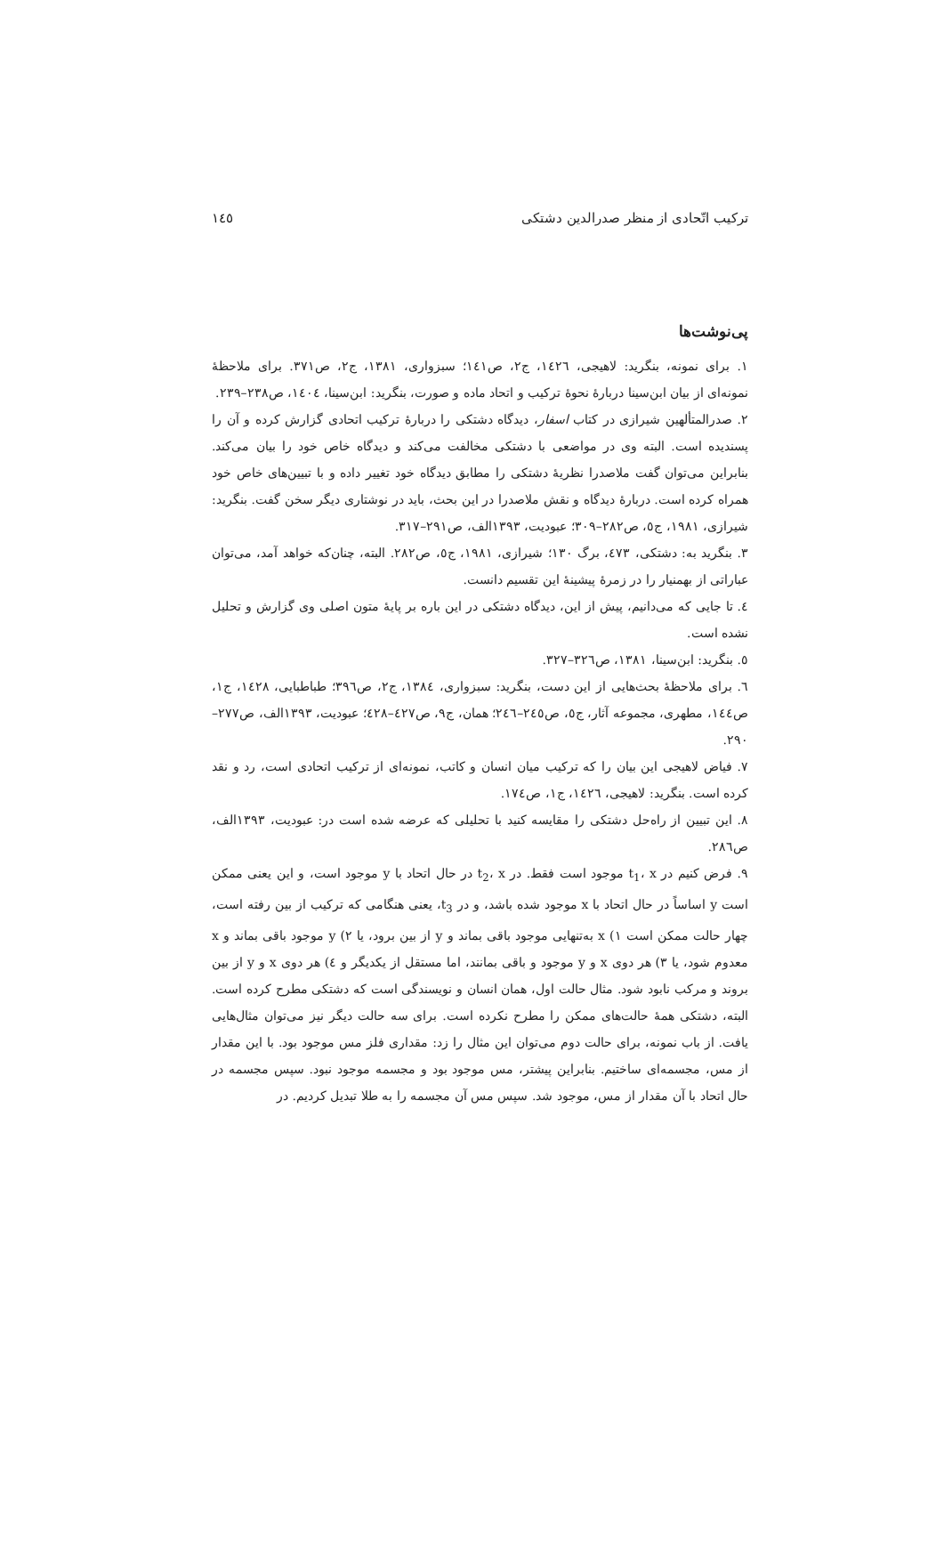ترکیب اتّحادی از منظر صدرالدین دشتکی ١٤٥
پی‌نوشت‌ها
١. برای نمونه، بنگرید: لاهیجی، ١٤٢٦، ج٢، ص١٤١؛ سبزواری، ١٣٨١، ج٢، ص٣٧١. برای ملاحظهٔ نمونه‌ای از بیان ابن‌سینا دربارهٔ نحوهٔ ترکیب و اتحاد ماده و صورت، بنگرید: ابن‌سینا، ١٤٠٤، ص٢٣٨–٢٣٩.
٢. صدرالمتألهین شیرازی در کتاب اسفار، دیدگاه دشتکی را دربارهٔ ترکیب اتحادی گزارش کرده و آن را پسندیده است. البته وی در مواضعی با دشتکی مخالفت می‌کند و دیدگاه خاص خود را بیان می‌کند. بنابراین می‌توان گفت ملاصدرا نظریهٔ دشتکی را مطابق دیدگاه خود تغییر داده و با تبیین‌های خاص خود همراه کرده است. دربارهٔ دیدگاه و نقش ملاصدرا در این بحث، باید در نوشتاری دیگر سخن گفت. بنگرید: شیرازی، ١٩٨١، ج٥، ص٢٨٢–٣٠٩؛ عبودیت، ١٣٩٣الف، ص٢٩١–٣١٧.
٣. بنگرید به: دشتکی، ٤٧٣، برگ ١٣٠؛ شیرازی، ١٩٨١، ج٥، ص٢٨٢. البته، چنان‌که خواهد آمد، می‌توان عباراتی از بهمنیار را در زمرهٔ پیشینهٔ این تقسیم دانست.
٤. تا جایی که می‌دانیم، پیش از این، دیدگاه دشتکی در این باره بر پایهٔ متون اصلی وی گزارش و تحلیل نشده است.
٥. بنگرید: ابن‌سینا، ١٣٨١، ص٣٢٦–٣٢٧.
٦. برای ملاحظهٔ بحث‌هایی از این دست، بنگرید: سبزواری، ١٣٨٤، ج٢، ص٣٩٦؛ طباطبایی، ١٤٢٨، ج١، ص١٤٤، مطهری، مجموعه آثار، ج٥، ص٢٤٥–٢٤٦؛ همان، ج٩، ص٤٢٧–٤٢٨؛ عبودیت، ١٣٩٣الف، ص٢٧٧–٢٩٠.
٧. فیاض لاهیجی این بیان را که ترکیب میان انسان و کاتب، نمونه‌ای از ترکیب اتحادی است، رد و نقد کرده است. بنگرید: لاهیجی، ١٤٢٦، ج١، ص١٧٤.
٨. این تبیین از راه‌حل دشتکی را مقایسه کنید با تحلیلی که عرضه شده است در: عبودیت، ١٣٩٣الف، ص٢٨٦.
٩. فرض کنیم در t<sub>1</sub>، x موجود است فقط. در t<sub>2</sub>، x در حال اتحاد با y موجود است، و این یعنی ممکن است y اساساً در حال اتحاد با x موجود شده باشد، و در t<sub>3</sub>، یعنی هنگامی که ترکیب از بین رفته است، چهار حالت ممکن است ١) x به‌تنهایی موجود باقی بماند و y از بین برود، یا ٢) y موجود باقی بماند و x معدوم شود، یا ٣) هر دوی x و y موجود و باقی بمانند، اما مستقل از یکدیگر و ٤) هر دوی x و y از بین بروند و مرکب نابود شود. مثال حالت اول، همان انسان و نویسندگی است که دشتکی مطرح کرده است. البته، دشتکی همهٔ حالت‌های ممکن را مطرح نکرده است. برای سه حالت دیگر نیز می‌توان مثال‌هایی یافت. از باب نمونه، برای حالت دوم می‌توان این مثال را زد: مقداری فلز مس موجود بود. با این مقدار از مس، مجسمه‌ای ساختیم. بنابراین پیشتر، مس موجود بود و مجسمه موجود نبود. سپس مجسمه در حال اتحاد با آن مقدار از مس، موجود شد. سپس مس آن مجسمه را به طلا تبدیل کردیم. در